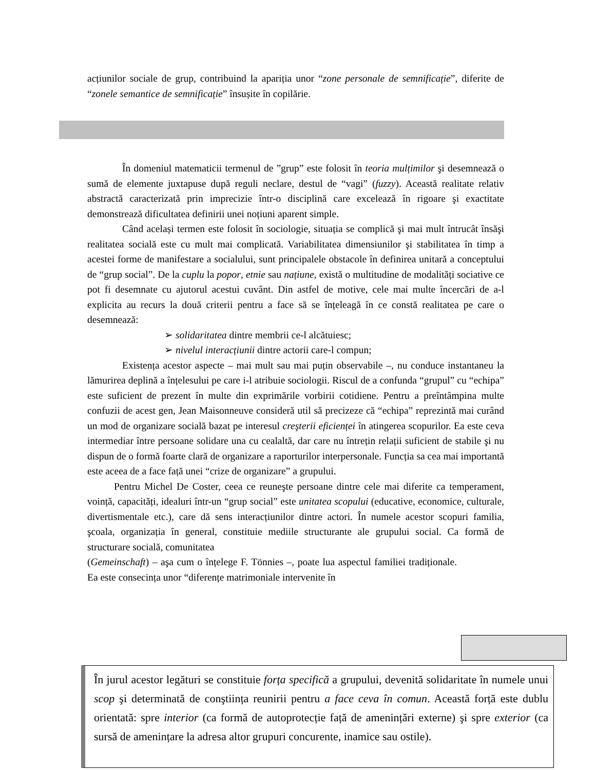acțiunilor sociale de grup, contribuind la apariția unor “zone personale de semnificație”, diferite de “zonele semantice de semnificație” însușite în copilărie.
În domeniul matematicii termenul de ”grup” este folosit în teoria mulțimilor şi desemnează o sumă de elemente juxtapuse după reguli neclare, destul de “vagi” (fuzzy). Această realitate relativ abstractă caracterizată prin imprecizie într-o disciplină care excelează în rigoare şi exactitate demonstrează dificultatea definirii unei noțiuni aparent simple.
Când același termen este folosit în sociologie, situația se complică şi mai mult întrucât însăşi realitatea socială este cu mult mai complicată. Variabilitatea dimensiunilor şi stabilitatea în timp a acestei forme de manifestare a socialului, sunt principalele obstacole în definirea unitară a conceptului de “grup social”. De la cuplu la popor, etnie sau națiune, există o multitudine de modalități sociative ce pot fi desemnate cu ajutorul acestui cuvânt. Din astfel de motive, cele mai multe încercări de a-l explicita au recurs la două criterii pentru a face să se înțeleagă în ce constă realitatea pe care o desemnează:
➢ solidaritatea dintre membrii ce-l alcătuiesc;
➢ nivelul interacțiunii dintre actorii care-l compun;
Existența acestor aspecte – mai mult sau mai puțin observabile –, nu conduce instantaneu la lămurirea deplină a înțelesului pe care i-l atribuie sociologii. Riscul de a confunda “grupul” cu “echipa” este suficient de prezent în multe din exprimările vorbirii cotidiene. Pentru a preîntâmpina multe confuzii de acest gen, Jean Maisonneuve consideră util să precizeze că “echipa” reprezintă mai curând un mod de organizare socială bazat pe interesul creşterii eficienței în atingerea scopurilor. Ea este ceva intermediar între persoane solidare una cu cealaltă, dar care nu întrețin relații suficient de stabile şi nu dispun de o formă foarte clară de organizare a raporturilor interpersonale. Funcția sa cea mai importantă este aceea de a face față unei “crize de organizare” a grupului.
Pentru Michel De Coster, ceea ce reuneşte persoane dintre cele mai diferite ca temperament, voință, capacități, idealuri într-un “grup social” este unitatea scopului (educative, economice, culturale, divertismentale etc.), care dă sens interacțiunilor dintre actori. În numele acestor scopuri familia, şcoala, organizația în general, constituie mediile structurante ale grupului social. Ca formă de structurare socială, comunitatea
(Gemeinschaft) – aşa cum o înțelege F. Tönnies –, poate lua aspectul familiei tradiționale. Ea este consecința unor “diferențe matrimoniale intervenite în
În jurul acestor legături se constituie forța specifică a grupului, devenită solidaritate în numele unui scop şi determinată de conştiința reunirii pentru a face ceva în comun. Această forță este dublu orientată: spre interior (ca formă de autoprotecție față de amenințări externe) şi spre exterior (ca sursă de amenințare la adresa altor grupuri concurente, inamice sau ostile).